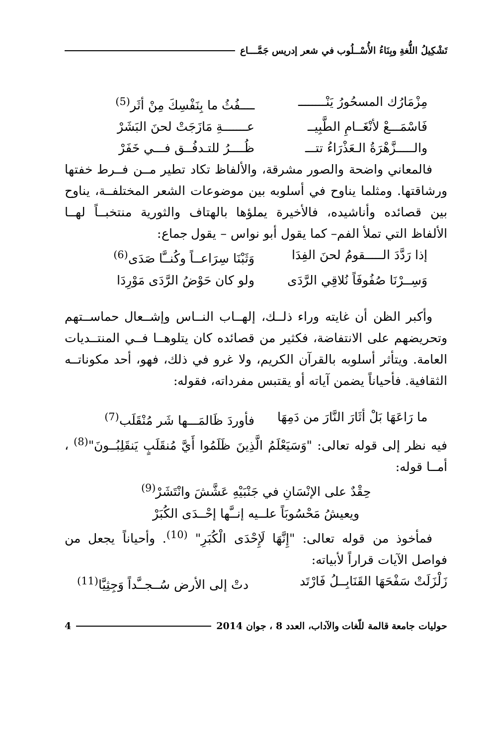تَشْكِيلُ اللُّغةِ وبِنَاءُ الأُسْــلُوب في شعر إدريس جَمَّـــاع
مِزْمَارُك المسحُورُ يَنْــــــــ ــــفُثُ ما بِنَفْسِكَ مِنْ أثَر<sup>(5)</sup>
فَاسْمَـــعْ لأنْغَــامِ الطَّبِيــ عـــــــةِ مَازَجَتْ لحنَ البَشَرْ
والـــــزَّهْرَةُ الـعَذْرَاءُ تتـــ ظُــــرُ للتـدفُــق فـــي خَفَرْ
فالمعاني واضحة والصور مشرقة، والألفاظ تكاد تطير مــن فــرط خفتها ورشاقتها. ومثلما يناوح في أسلوبه بين موضوعات الشعر المختلفــة، يناوح بين قصائده وأناشيده، فالأخيرة يملؤها بالهتاف والثورية منتخبــاً لهــا الألفاظ التي تملأ الفم– كما يقول أبو نواس – يقول جماع:
إذا رَدَّدَ الـــــقومُ لحنَ الفِدَا وَثَبْنَا سِرَاعــاً وكُنــَّا صَدَى<sup>(6)</sup>
وَسِــرْنَا صُفُوفَاً نُلاقِي الرَّدَى ولو كان حَوْضُ الرَّدَى مَوْرِدَا
وأكبر الظن أن غايته وراء ذلــك، إلهــاب النــاس وإشــعال حماســتهم وتحريضهم على الانتفاضة، فكثير من قصائده كان يتلوهــا فــي المنتــديات العامة. ويتأثر أسلوبه بالقرآن الكريم، ولا غرو في ذلك، فهو، أحد مكوناتــه الثقافية. فأحياناً يضمن آياته أو يقتبس مفرداته، فقوله:
ما رَاعَهَا بَلْ أثَارَ النَّارَ من دَمِهَا فأوردَ ظَالمَـــها شَر مُنْقَلَب<sup>(7)</sup>
فيه نظر إلى قوله تعالى: "وَسَيَعْلَمُ الَّذِينَ ظَلَمُوا أَيَّ مُنقَلَبٍ يَنقَلِبُــونَ"<sup>(8)</sup> ، أمــا قوله:
حِقْدٌ على الإنْسَانِ في جَنْبَيْهِ عَشَّشَ وانْتَشَرْ<sup>(9)</sup>
ويعيشُ مَحْسُوبَاً علــيه إنــَّها إحْــدَى الكُبَرْ
فمأخوذ من قوله تعالى: "إِنَّهَا لَإِحْدَى الْكُبَرِ" <sup>(10)</sup>. وأحياناً يجعل من فواصل الآيات قراراً لأبياته:
زَلْزَلَتْ سَفْحَهَا القَنَابِــلُ فَارْتَد دتْ إلى الأرض سُــجــَّداً وَجِثِيَّا<sup>(11)</sup>
حوليات جامعة قالمة للّغات والآداب، العدد 8 ، جوان 2014 4